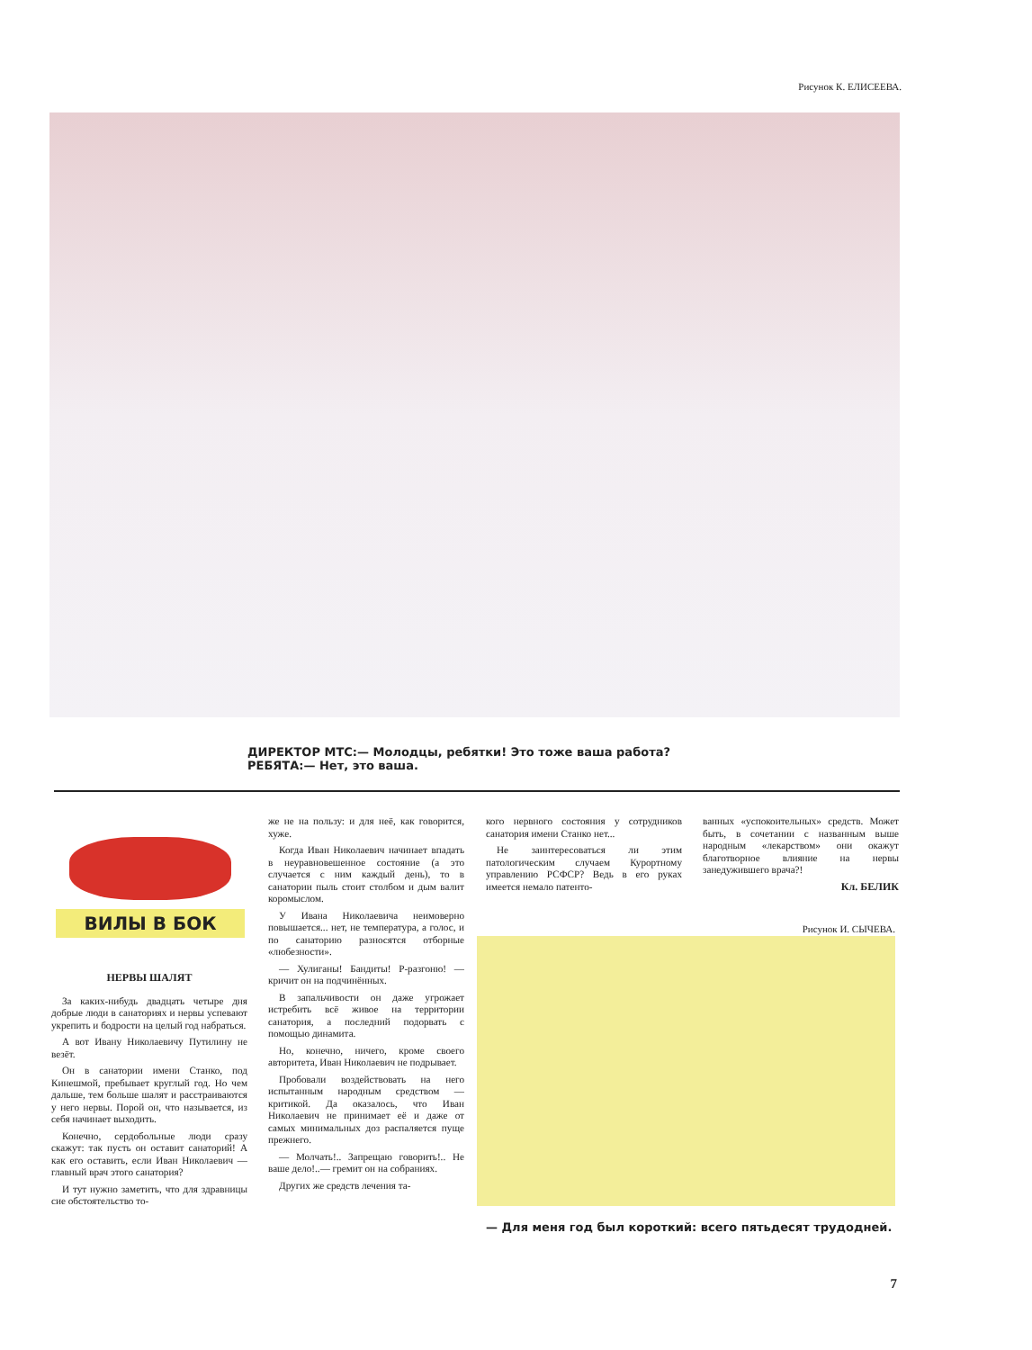Рисунок К. ЕЛИСЕЕВА.
ДИРЕКТОР МТС:— Молодцы, ребятки! Это тоже ваша работа?
РЕБЯТА:— Нет, это ваша.
ВИЛЫ В БОК
НЕРВЫ ШАЛЯТ
За каких-нибудь двадцать четыре дня добрые люди в санаториях и нервы успевают укрепить и бодрости на целый год набраться.
А вот Ивану Николаевичу Путилину не везёт.
Он в санатории имени Станко, под Кинешмой, пребывает круглый год. Но чем дальше, тем больше шалят и расстраиваются у него нервы. Порой он, что называется, из себя начинает выходить.
Конечно, сердобольные люди сразу скажут: так пусть он оставит санаторий! А как его оставить, если Иван Николаевич — главный врач этого санатория?
И тут нужно заметить, что для здравницы сие обстоятельство то-
же не на пользу: и для неё, как говорится, хуже.
Когда Иван Николаевич начинает впадать в неуравновешенное состояние (а это случается с ним каждый день), то в санатории пыль стоит столбом и дым валит коромыслом.
У Ивана Николаевича неимоверно повышается... нет, не температура, а голос, и по санаторию разносятся отборные «любезности».
— Хулиганы! Бандиты! Р-разгоню! — кричит он на подчинённых.
В запальчивости он даже угрожает истребить всё живое на территории санатория, а последний подорвать с помощью динамита.
Но, конечно, ничего, кроме своего авторитета, Иван Николаевич не подрывает.
Пробовали воздействовать на него испытанным народным средством — критикой. Да оказалось, что Иван Николаевич не принимает её и даже от самых минимальных доз распаляется пуще прежнего.
— Молчать!.. Запрещаю говорить!.. Не ваше дело!..— гремит он на собраниях.
Других же средств лечения та-
кого нервного состояния у сотрудников санатория имени Станко нет...
Не заинтересоваться ли этим патологическим случаем Курортному управлению РСФСР? Ведь в его руках имеется немало патенто-
ванных «успокоительных» средств. Может быть, в сочетании с названным выше народным «лекарством» они окажут благотворное влияние на нервы занедужившего врача?!
Кл. БЕЛИК
Рисунок И. СЫЧЕВА.
— Для меня год был короткий: всего пятьдесят трудодней.
7